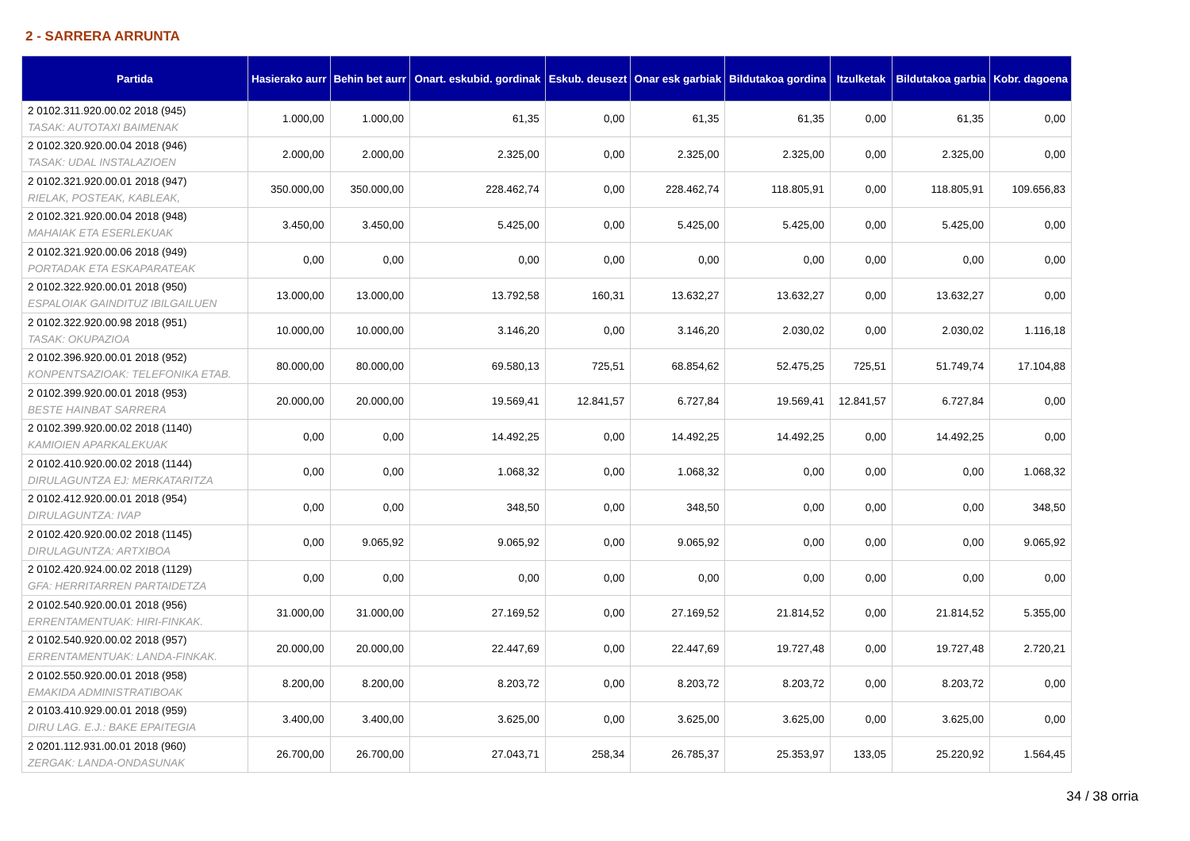2 - SARRERA ARRUNTA
| Partida | Hasierako aurr | Behin bet aurr | Onart. eskubid. gordinak | Eskub. deusezt | Onar esk garbiak | Bildutakoa gordina | Itzulketak | Bildutakoa garbia | Kobr. dagoena |
| --- | --- | --- | --- | --- | --- | --- | --- | --- | --- |
| 2 0102.311.920.00.02 2018 (945) TASAK: AUTOTAXI BAIMENAK | 1.000,00 | 1.000,00 | 61,35 | 0,00 | 61,35 | 61,35 | 0,00 | 61,35 | 0,00 |
| 2 0102.320.920.00.04 2018 (946) TASAK: UDAL INSTALAZIOEN | 2.000,00 | 2.000,00 | 2.325,00 | 0,00 | 2.325,00 | 2.325,00 | 0,00 | 2.325,00 | 0,00 |
| 2 0102.321.920.00.01 2018 (947) RIELAK, POSTEAK, KABLEAK, | 350.000,00 | 350.000,00 | 228.462,74 | 0,00 | 228.462,74 | 118.805,91 | 0,00 | 118.805,91 | 109.656,83 |
| 2 0102.321.920.00.04 2018 (948) MAHAIAK ETA ESERLEKUAK | 3.450,00 | 3.450,00 | 5.425,00 | 0,00 | 5.425,00 | 5.425,00 | 0,00 | 5.425,00 | 0,00 |
| 2 0102.321.920.00.06 2018 (949) PORTADAK ETA ESKAPARATEAK | 0,00 | 0,00 | 0,00 | 0,00 | 0,00 | 0,00 | 0,00 | 0,00 | 0,00 |
| 2 0102.322.920.00.01 2018 (950) ESPALOIAK GAINDITUZ IBILGAILUEN | 13.000,00 | 13.000,00 | 13.792,58 | 160,31 | 13.632,27 | 13.632,27 | 0,00 | 13.632,27 | 0,00 |
| 2 0102.322.920.00.98 2018 (951) TASAK: OKUPAZIOA | 10.000,00 | 10.000,00 | 3.146,20 | 0,00 | 3.146,20 | 2.030,02 | 0,00 | 2.030,02 | 1.116,18 |
| 2 0102.396.920.00.01 2018 (952) KONPENTSAZIOAK: TELEFONIKA ETAB. | 80.000,00 | 80.000,00 | 69.580,13 | 725,51 | 68.854,62 | 52.475,25 | 725,51 | 51.749,74 | 17.104,88 |
| 2 0102.399.920.00.01 2018 (953) BESTE HAINBAT SARRERA | 20.000,00 | 20.000,00 | 19.569,41 | 12.841,57 | 6.727,84 | 19.569,41 | 12.841,57 | 6.727,84 | 0,00 |
| 2 0102.399.920.00.02 2018 (1140) KAMIOIEN APARKALEKUAK | 0,00 | 0,00 | 14.492,25 | 0,00 | 14.492,25 | 14.492,25 | 0,00 | 14.492,25 | 0,00 |
| 2 0102.410.920.00.02 2018 (1144) DIRULAGUNTZA EJ: MERKATARITZA | 0,00 | 0,00 | 1.068,32 | 0,00 | 1.068,32 | 0,00 | 0,00 | 0,00 | 1.068,32 |
| 2 0102.412.920.00.01 2018 (954) DIRULAGUNTZA: IVAP | 0,00 | 0,00 | 348,50 | 0,00 | 348,50 | 0,00 | 0,00 | 0,00 | 348,50 |
| 2 0102.420.920.00.02 2018 (1145) DIRULAGUNTZA: ARTXIBOA | 0,00 | 9.065,92 | 9.065,92 | 0,00 | 9.065,92 | 0,00 | 0,00 | 0,00 | 9.065,92 |
| 2 0102.420.924.00.02 2018 (1129) GFA: HERRITARREN PARTAIDETZA | 0,00 | 0,00 | 0,00 | 0,00 | 0,00 | 0,00 | 0,00 | 0,00 | 0,00 |
| 2 0102.540.920.00.01 2018 (956) ERRENTAMENTUAK: HIRI-FINKAK. | 31.000,00 | 31.000,00 | 27.169,52 | 0,00 | 27.169,52 | 21.814,52 | 0,00 | 21.814,52 | 5.355,00 |
| 2 0102.540.920.00.02 2018 (957) ERRENTAMENTUAK: LANDA-FINKAK. | 20.000,00 | 20.000,00 | 22.447,69 | 0,00 | 22.447,69 | 19.727,48 | 0,00 | 19.727,48 | 2.720,21 |
| 2 0102.550.920.00.01 2018 (958) EMAKIDA ADMINISTRATIBOAK | 8.200,00 | 8.200,00 | 8.203,72 | 0,00 | 8.203,72 | 8.203,72 | 0,00 | 8.203,72 | 0,00 |
| 2 0103.410.929.00.01 2018 (959) DIRU LAG. E.J.: BAKE EPAITEGIA | 3.400,00 | 3.400,00 | 3.625,00 | 0,00 | 3.625,00 | 3.625,00 | 0,00 | 3.625,00 | 0,00 |
| 2 0201.112.931.00.01 2018 (960) ZERGAK: LANDA-ONDASUNAK | 26.700,00 | 26.700,00 | 27.043,71 | 258,34 | 26.785,37 | 25.353,97 | 133,05 | 25.220,92 | 1.564,45 |
34 / 38 orria